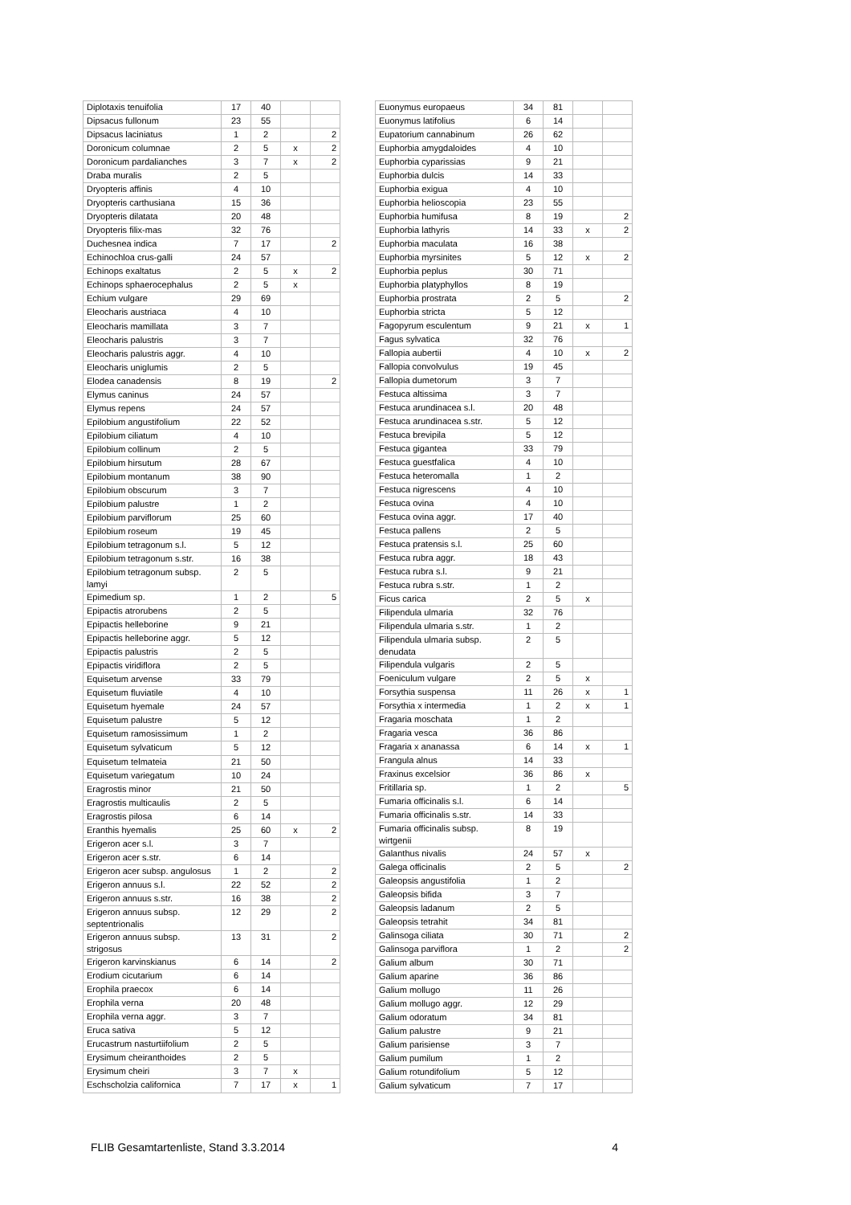| Diplotaxis tenuifolia | 17 | 40 | | |
| Dipsacus fullonum | 23 | 55 | | |
| Dipsacus laciniatus | 1 | 2 | | 2 |
| Doronicum columnae | 2 | 5 | x | 2 |
| Doronicum pardalianches | 3 | 7 | x | 2 |
| Draba muralis | 2 | 5 | | |
| Dryopteris affinis | 4 | 10 | | |
| Dryopteris carthusiana | 15 | 36 | | |
| Dryopteris dilatata | 20 | 48 | | |
| Dryopteris filix-mas | 32 | 76 | | |
| Duchesnea indica | 7 | 17 | | 2 |
| Echinochloa crus-galli | 24 | 57 | | |
| Echinops exaltatus | 2 | 5 | x | 2 |
| Echinops sphaerocephalus | 2 | 5 | x | |
| Echium vulgare | 29 | 69 | | |
| Eleocharis austriaca | 4 | 10 | | |
| Eleocharis mamillata | 3 | 7 | | |
| Eleocharis palustris | 3 | 7 | | |
| Eleocharis palustris aggr. | 4 | 10 | | |
| Eleocharis uniglumis | 2 | 5 | | |
| Elodea canadensis | 8 | 19 | | 2 |
| Elymus caninus | 24 | 57 | | |
| Elymus repens | 24 | 57 | | |
| Epilobium angustifolium | 22 | 52 | | |
| Epilobium ciliatum | 4 | 10 | | |
| Epilobium collinum | 2 | 5 | | |
| Epilobium hirsutum | 28 | 67 | | |
| Epilobium montanum | 38 | 90 | | |
| Epilobium obscurum | 3 | 7 | | |
| Epilobium palustre | 1 | 2 | | |
| Epilobium parviflorum | 25 | 60 | | |
| Epilobium roseum | 19 | 45 | | |
| Epilobium tetragonum s.l. | 5 | 12 | | |
| Epilobium tetragonum s.str. | 16 | 38 | | |
| Epilobium tetragonum subsp. lamyi | 2 | 5 | | |
| Epimedium sp. | 1 | 2 | | 5 |
| Epipactis atrorubens | 2 | 5 | | |
| Epipactis helleborine | 9 | 21 | | |
| Epipactis helleborine aggr. | 5 | 12 | | |
| Epipactis palustris | 2 | 5 | | |
| Epipactis viridiflora | 2 | 5 | | |
| Equisetum arvense | 33 | 79 | | |
| Equisetum fluviatile | 4 | 10 | | |
| Equisetum hyemale | 24 | 57 | | |
| Equisetum palustre | 5 | 12 | | |
| Equisetum ramosissimum | 1 | 2 | | |
| Equisetum sylvaticum | 5 | 12 | | |
| Equisetum telmateia | 21 | 50 | | |
| Equisetum variegatum | 10 | 24 | | |
| Eragrostis minor | 21 | 50 | | |
| Eragrostis multicaulis | 2 | 5 | | |
| Eragrostis pilosa | 6 | 14 | | |
| Eranthis hyemalis | 25 | 60 | x | 2 |
| Erigeron acer s.l. | 3 | 7 | | |
| Erigeron acer s.str. | 6 | 14 | | |
| Erigeron acer subsp. angulosus | 1 | 2 | | 2 |
| Erigeron annuus s.l. | 22 | 52 | | 2 |
| Erigeron annuus s.str. | 16 | 38 | | 2 |
| Erigeron annuus subsp. septentrionalis | 12 | 29 | | 2 |
| Erigeron annuus subsp. strigosus | 13 | 31 | | 2 |
| Erigeron karvinskianus | 6 | 14 | | 2 |
| Erodium cicutarium | 6 | 14 | | |
| Erophila praecox | 6 | 14 | | |
| Erophila verna | 20 | 48 | | |
| Erophila verna aggr. | 3 | 7 | | |
| Eruca sativa | 5 | 12 | | |
| Erucastrum nasturtiifolium | 2 | 5 | | |
| Erysimum cheiranthoides | 2 | 5 | | |
| Erysimum cheiri | 3 | 7 | x | |
| Eschscholzia californica | 7 | 17 | x | 1 |
| Euonymus europaeus | 34 | 81 | | |
| Euonymus latifolius | 6 | 14 | | |
| Eupatorium cannabinum | 26 | 62 | | |
| Euphorbia amygdaloides | 4 | 10 | | |
| Euphorbia cyparissias | 9 | 21 | | |
| Euphorbia dulcis | 14 | 33 | | |
| Euphorbia exigua | 4 | 10 | | |
| Euphorbia helioscopia | 23 | 55 | | |
| Euphorbia humifusa | 8 | 19 | | 2 |
| Euphorbia lathyris | 14 | 33 | x | 2 |
| Euphorbia maculata | 16 | 38 | | |
| Euphorbia myrsinites | 5 | 12 | x | 2 |
| Euphorbia peplus | 30 | 71 | | |
| Euphorbia platyphyllos | 8 | 19 | | |
| Euphorbia prostrata | 2 | 5 | | 2 |
| Euphorbia stricta | 5 | 12 | | |
| Fagopyrum esculentum | 9 | 21 | x | 1 |
| Fagus sylvatica | 32 | 76 | | |
| Fallopia aubertii | 4 | 10 | x | 2 |
| Fallopia convolvulus | 19 | 45 | | |
| Fallopia dumetorum | 3 | 7 | | |
| Festuca altissima | 3 | 7 | | |
| Festuca arundinacea s.l. | 20 | 48 | | |
| Festuca arundinacea s.str. | 5 | 12 | | |
| Festuca brevipila | 5 | 12 | | |
| Festuca gigantea | 33 | 79 | | |
| Festuca guestfalica | 4 | 10 | | |
| Festuca heteromalla | 1 | 2 | | |
| Festuca nigrescens | 4 | 10 | | |
| Festuca ovina | 4 | 10 | | |
| Festuca ovina aggr. | 17 | 40 | | |
| Festuca pallens | 2 | 5 | | |
| Festuca pratensis s.l. | 25 | 60 | | |
| Festuca rubra aggr. | 18 | 43 | | |
| Festuca rubra s.l. | 9 | 21 | | |
| Festuca rubra s.str. | 1 | 2 | | |
| Ficus carica | 2 | 5 | x | |
| Filipendula ulmaria | 32 | 76 | | |
| Filipendula ulmaria s.str. | 1 | 2 | | |
| Filipendula ulmaria subsp. denudata | 2 | 5 | | |
| Filipendula vulgaris | 2 | 5 | | |
| Foeniculum vulgare | 2 | 5 | x | |
| Forsythia suspensa | 11 | 26 | x | 1 |
| Forsythia x intermedia | 1 | 2 | x | 1 |
| Fragaria moschata | 1 | 2 | | |
| Fragaria vesca | 36 | 86 | | |
| Fragaria x ananassa | 6 | 14 | x | 1 |
| Frangula alnus | 14 | 33 | | |
| Fraxinus excelsior | 36 | 86 | x | |
| Fritillaria sp. | 1 | 2 | | 5 |
| Fumaria officinalis s.l. | 6 | 14 | | |
| Fumaria officinalis s.str. | 14 | 33 | | |
| Fumaria officinalis subsp. wirtgenii | 8 | 19 | | |
| Galanthus nivalis | 24 | 57 | x | |
| Galega officinalis | 2 | 5 | | 2 |
| Galeopsis angustifolia | 1 | 2 | | |
| Galeopsis bifida | 3 | 7 | | |
| Galeopsis ladanum | 2 | 5 | | |
| Galeopsis tetrahit | 34 | 81 | | |
| Galinsoga ciliata | 30 | 71 | | 2 |
| Galinsoga parviflora | 1 | 2 | | 2 |
| Galium album | 30 | 71 | | |
| Galium aparine | 36 | 86 | | |
| Galium mollugo | 11 | 26 | | |
| Galium mollugo aggr. | 12 | 29 | | |
| Galium odoratum | 34 | 81 | | |
| Galium palustre | 9 | 21 | | |
| Galium parisiense | 3 | 7 | | |
| Galium pumilum | 1 | 2 | | |
| Galium rotundifolium | 5 | 12 | | |
| Galium sylvaticum | 7 | 17 | | |
FLIB Gesamtartenliste, Stand 3.3.2014 4